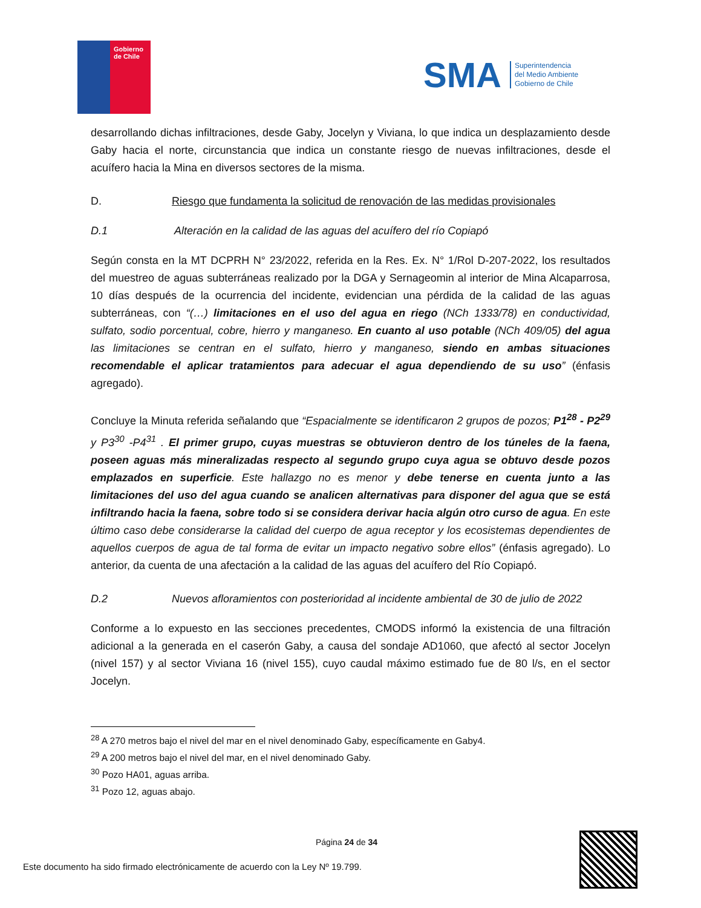Gobierno
de Chile
SMA Superintendencia
del Medio Ambiente
Gobierno de Chile
desarrollando dichas infiltraciones, desde Gaby, Jocelyn y Viviana, lo que indica un desplazamiento desde Gaby hacia el norte, circunstancia que indica un constante riesgo de nuevas infiltraciones, desde el acuífero hacia la Mina en diversos sectores de la misma.
D. Riesgo que fundamenta la solicitud de renovación de las medidas provisionales
D.1 Alteración en la calidad de las aguas del acuífero del río Copiapó
Según consta en la MT DCPRH N° 23/2022, referida en la Res. Ex. N° 1/Rol D-207-2022, los resultados del muestreo de aguas subterráneas realizado por la DGA y Sernageomin al interior de Mina Alcaparrosa, 10 días después de la ocurrencia del incidente, evidencian una pérdida de la calidad de las aguas subterráneas, con “(…) limitaciones en el uso del agua en riego (NCh 1333/78) en conductividad, sulfato, sodio porcentual, cobre, hierro y manganeso. En cuanto al uso potable (NCh 409/05) del agua las limitaciones se centran en el sulfato, hierro y manganeso, siendo en ambas situaciones recomendable el aplicar tratamientos para adecuar el agua dependiendo de su uso” (énfasis agregado).
Concluye la Minuta referida señalando que “Espacialmente se identificaron 2 grupos de pozos; P1<sup>28</sup> - P2<sup>29</sup> y P3<sup>30</sup> -P4<sup>31</sup> . El primer grupo, cuyas muestras se obtuvieron dentro de los túneles de la faena, poseen aguas más mineralizadas respecto al segundo grupo cuya agua se obtuvo desde pozos emplazados en superficie. Este hallazgo no es menor y debe tenerse en cuenta junto a las limitaciones del uso del agua cuando se analicen alternativas para disponer del agua que se está infiltrando hacia la faena, sobre todo si se considera derivar hacia algún otro curso de agua. En este último caso debe considerarse la calidad del cuerpo de agua receptor y los ecosistemas dependientes de aquellos cuerpos de agua de tal forma de evitar un impacto negativo sobre ellos” (énfasis agregado). Lo anterior, da cuenta de una afectación a la calidad de las aguas del acuífero del Río Copiapó.
D.2 Nuevos afloramientos con posterioridad al incidente ambiental de 30 de julio de 2022
Conforme a lo expuesto en las secciones precedentes, CMODS informó la existencia de una filtración adicional a la generada en el caserón Gaby, a causa del sondaje AD1060, que afectó al sector Jocelyn (nivel 157) y al sector Viviana 16 (nivel 155), cuyo caudal máximo estimado fue de 80 l/s, en el sector Jocelyn.
<sup>28</sup> A 270 metros bajo el nivel del mar en el nivel denominado Gaby, específicamente en Gaby4.
<sup>29</sup> A 200 metros bajo el nivel del mar, en el nivel denominado Gaby.
<sup>30</sup> Pozo HA01, aguas arriba.
<sup>31</sup> Pozo 12, aguas abajo.
Página 24 de 34
Este documento ha sido firmado electrónicamente de acuerdo con la Ley Nº 19.799.